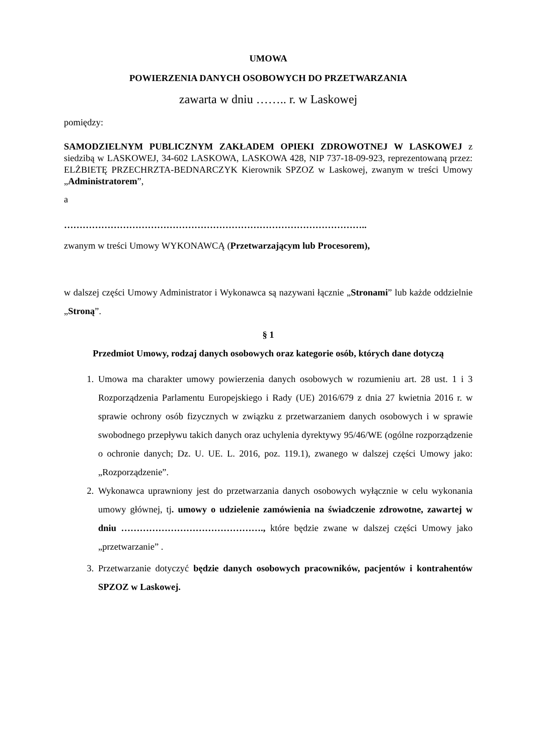UMOWA
POWIERZENIA DANYCH OSOBOWYCH DO PRZETWARZANIA
zawarta w dniu …….. r. w Laskowej
pomiędzy:
SAMODZIELNYM PUBLICZNYM ZAKŁADEM OPIEKI ZDROWOTNEJ W LASKOWEJ z siedzibą w LASKOWEJ, 34-602 LASKOWA, LASKOWA 428, NIP 737-18-09-923, reprezentowaną przez: ELŻBIETĘ PRZECHRZTA-BEDNARCZYK Kierownik SPZOZ w Laskowej, zwanym w treści Umowy „Administratorem”,
a
……………………………………………………………………………………..
zwanym w treści Umowy WYKONAWCĄ (Przetwarzającym lub Procesorem),
w dalszej części Umowy Administrator i Wykonawca są nazywani łącznie „Stronami” lub każde oddzielnie „Stroną”.
§ 1
Przedmiot Umowy, rodzaj danych osobowych oraz kategorie osób, których dane dotyczą
1. Umowa ma charakter umowy powierzenia danych osobowych w rozumieniu art. 28 ust. 1 i 3 Rozporządzenia Parlamentu Europejskiego i Rady (UE) 2016/679 z dnia 27 kwietnia 2016 r. w sprawie ochrony osób fizycznych w związku z przetwarzaniem danych osobowych i w sprawie swobodnego przepływu takich danych oraz uchylenia dyrektywy 95/46/WE (ogólne rozporządzenie o ochronie danych; Dz. U. UE. L. 2016, poz. 119.1), zwanego w dalszej części Umowy jako: „Rozporządzenie”.
2. Wykonawca uprawniony jest do przetwarzania danych osobowych wyłącznie w celu wykonania umowy głównej, tj. umowy o udzielenie zamówienia na świadczenie zdrowotne, zawartej w dniu ………………………………………., które będzie zwane w dalszej części Umowy jako „przetwarzanie” .
3. Przetwarzanie dotyczyć będzie danych osobowych pracowników, pacjentów i kontrahentów SPZOZ w Laskowej.